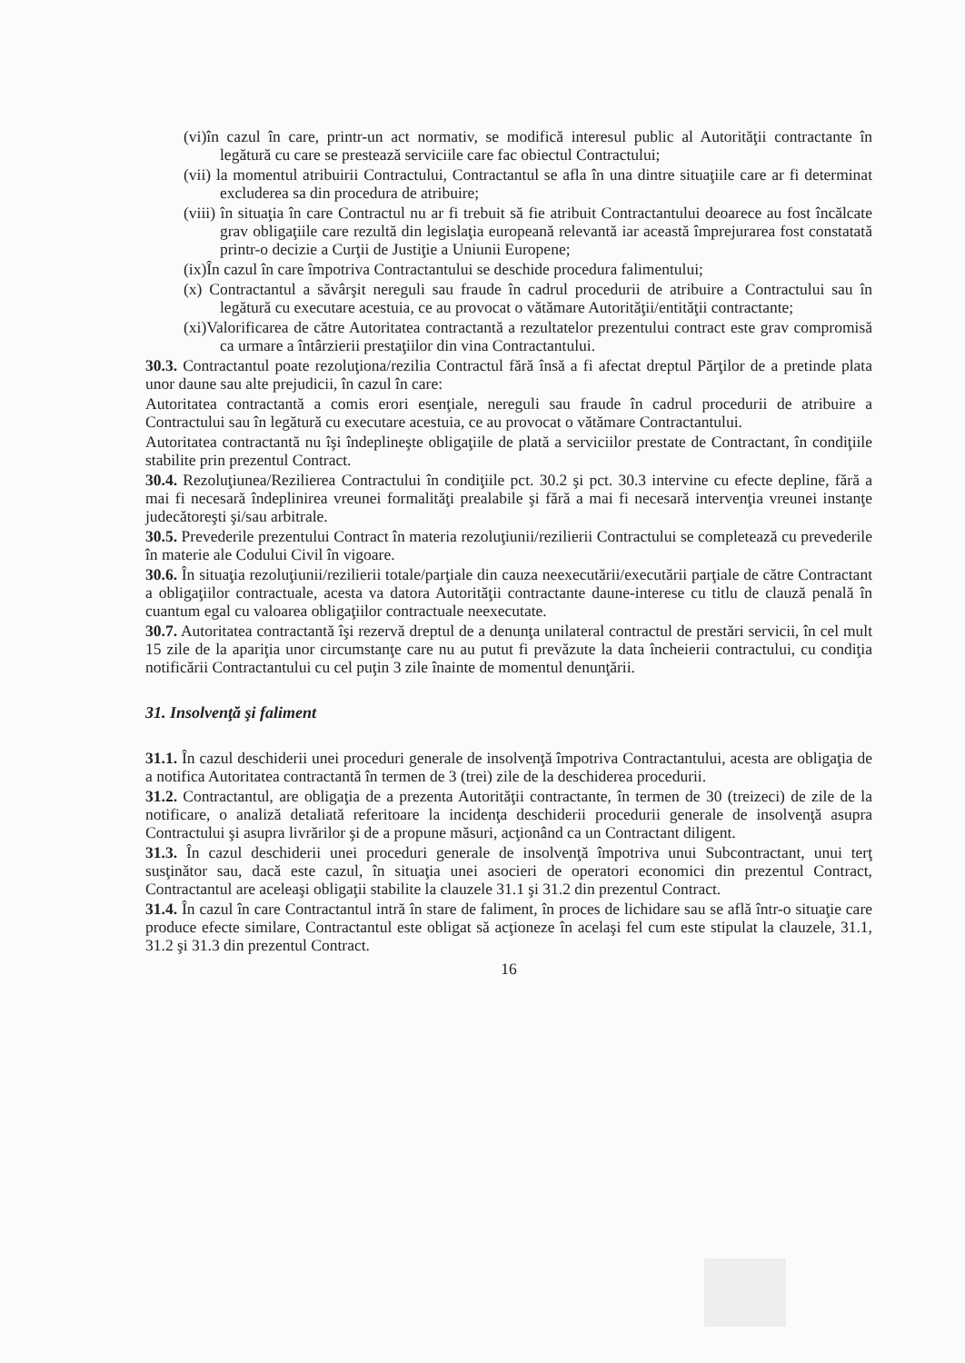(vi)în cazul în care, printr-un act normativ, se modifică interesul public al Autorităţii contractante în legătură cu care se prestează serviciile care fac obiectul Contractului;
(vii) la momentul atribuirii Contractului, Contractantul se afla în una dintre situaţiile care ar fi determinat excluderea sa din procedura de atribuire;
(viii) în situaţia în care Contractul nu ar fi trebuit să fie atribuit Contractantului deoarece au fost încălcate grav obligaţiile care rezultă din legislaţia europeană relevantă iar această împrejurarea fost constatată printr-o decizie a Curţii de Justiţie a Uniunii Europene;
(ix)În cazul în care împotriva Contractantului se deschide procedura falimentului;
(x) Contractantul a săvârşit nereguli sau fraude în cadrul procedurii de atribuire a Contractului sau în legătură cu executare acestuia, ce au provocat o vătămare Autorităţii/entităţii contractante;
(xi)Valorificarea de către Autoritatea contractantă a rezultatelor prezentului contract este grav compromisă ca urmare a întârzierii prestaţiilor din vina Contractantului.
30.3. Contractantul poate rezoluţiona/rezilia Contractul fără însă a fi afectat dreptul Părţilor de a pretinde plata unor daune sau alte prejudicii, în cazul în care:
Autoritatea contractantă a comis erori esenţiale, nereguli sau fraude în cadrul procedurii de atribuire a Contractului sau în legătură cu executare acestuia, ce au provocat o vătămare Contractantului.
Autoritatea contractantă nu îşi îndeplineşte obligaţiile de plată a serviciilor prestate de Contractant, în condiţiile stabilite prin prezentul Contract.
30.4. Rezoluţiunea/Rezilierea Contractului în condiţiile pct. 30.2 şi pct. 30.3 intervine cu efecte depline, fără a mai fi necesară îndeplinirea vreunei formalităţi prealabile şi fără a mai fi necesară intervenţia vreunei instanţe judecătoreşti şi/sau arbitrale.
30.5. Prevederile prezentului Contract în materia rezoluţiunii/rezilierii Contractului se completează cu prevederile în materie ale Codului Civil în vigoare.
30.6. În situaţia rezoluţiunii/rezilierii totale/parţiale din cauza neexecutării/executării parţiale de către Contractant a obligaţiilor contractuale, acesta va datora Autorităţii contractante daune-interese cu titlu de clauză penală în cuantum egal cu valoarea obligaţiilor contractuale neexecutate.
30.7. Autoritatea contractantă îşi rezervă dreptul de a denunţa unilateral contractul de prestări servicii, în cel mult 15 zile de la apariţia unor circumstanţe care nu au putut fi prevăzute la data încheierii contractului, cu condiţia notificării Contractantului cu cel puţin 3 zile înainte de momentul denunţării.
31. Insolvenţă şi faliment
31.1. În cazul deschiderii unei proceduri generale de insolvenţă împotriva Contractantului, acesta are obligaţia de a notifica Autoritatea contractantă în termen de 3 (trei) zile de la deschiderea procedurii.
31.2. Contractantul, are obligaţia de a prezenta Autorităţii contractante, în termen de 30 (treizeci) de zile de la notificare, o analiză detaliată referitoare la incidenţa deschiderii procedurii generale de insolvenţă asupra Contractului şi asupra livrărilor şi de a propune măsuri, acţionând ca un Contractant diligent.
31.3. În cazul deschiderii unei proceduri generale de insolvenţă împotriva unui Subcontractant, unui terţ susţinător sau, dacă este cazul, în situaţia unei asocieri de operatori economici din prezentul Contract, Contractantul are aceleaşi obligaţii stabilite la clauzele 31.1 şi 31.2 din prezentul Contract.
31.4. În cazul în care Contractantul intră în stare de faliment, în proces de lichidare sau se află într-o situaţie care produce efecte similare, Contractantul este obligat să acţioneze în acelaşi fel cum este stipulat la clauzele, 31.1, 31.2 şi 31.3 din prezentul Contract.
16